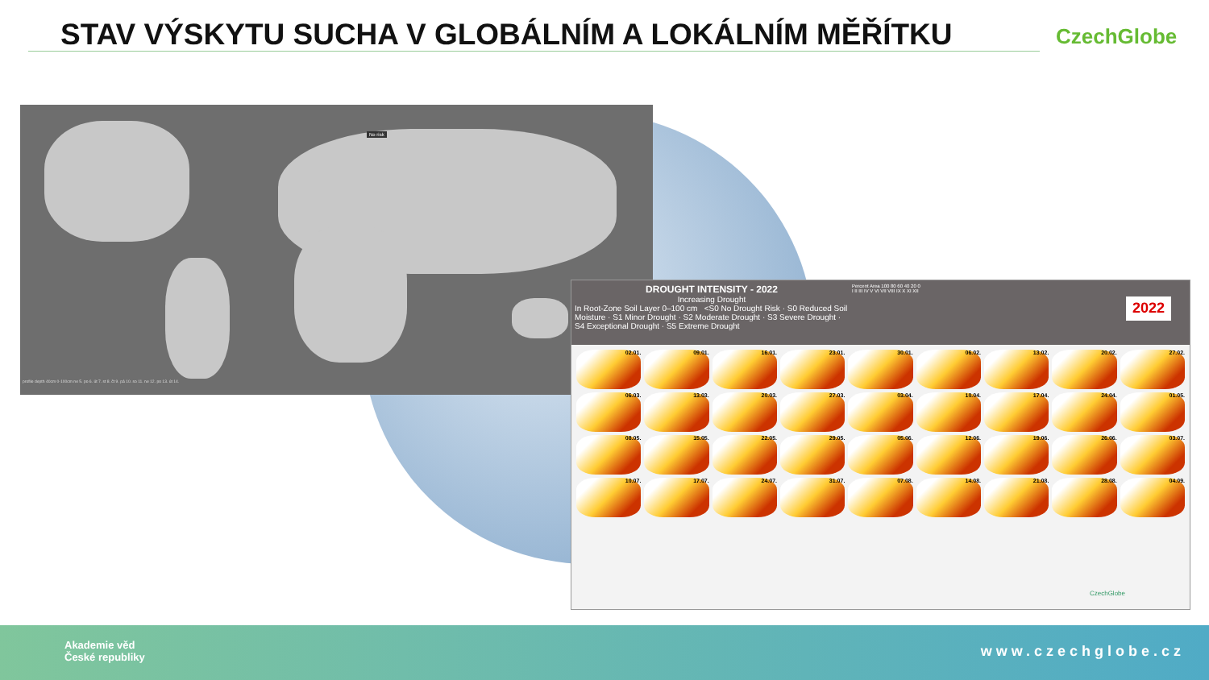STAV VÝSKYTU SUCHA V GLOBÁLNÍM A LOKÁLNÍM MĚŘÍTKU
CzechGlobe
No risk
profile depth 40cm 0-100cm ne 5. po 6. út 7. st 8. čt 9. pá 10. so 11. ne 12. po 13. út 14.
DROUGHT INTENSITY - 2022
Increasing Drought
In Root-Zone Soil Layer 0–100 cm <S0 No Drought Risk · S0 Reduced Soil Moisture · S1 Minor Drought · S2 Moderate Drought · S3 Severe Drought · S4 Exceptional Drought · S5 Extreme Drought
Percent Area 100 80 60 40 20 0
I II III IV V VI VII VIII IX X XI XII
2022
02.01.
09.01.
16.01.
23.01.
30.01.
06.02.
13.02.
20.02.
27.02.
06.03.
13.03.
20.03.
27.03.
03.04.
10.04.
17.04.
24.04.
01.05.
08.05.
15.05.
22.05.
29.05.
05.06.
12.06.
19.06.
26.06.
03.07.
10.07.
17.07.
24.07.
31.07.
07.08.
14.08.
21.08.
28.08.
04.09.
CzechGlobe
Akademie věd
České republiky
www.czechglobe.cz